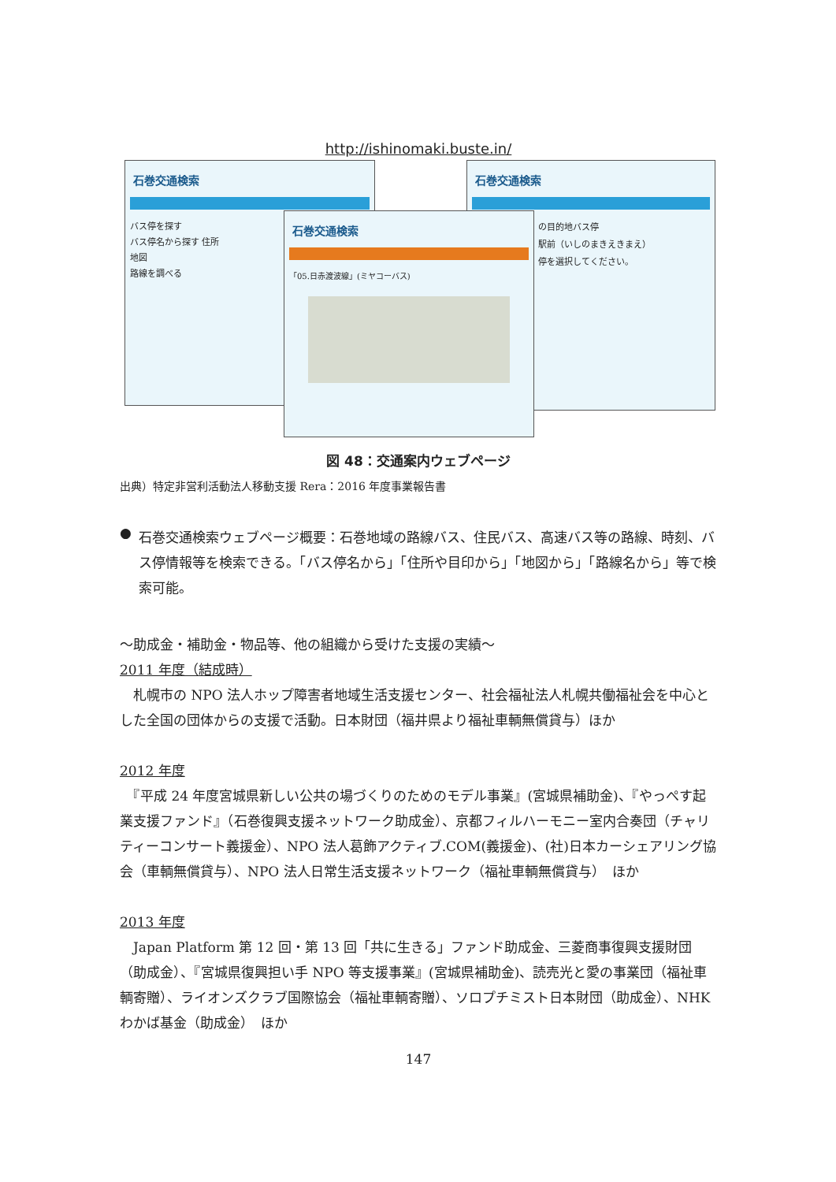http://ishinomaki.buste.in/
石巻交通検索
バス停を探す
バス停名から探す 住所
地図
路線を調べる
石巻交通検索
の目的地バス停
駅前（いしのまきえきまえ）
停を選択してください。
石巻交通検索
「05.日赤渡波線」(ミヤコーバス)
図 48：交通案内ウェブページ
出典）特定非営利活動法人移動支援 Rera：2016 年度事業報告書
●
石巻交通検索ウェブページ概要：石巻地域の路線バス、住民バス、高速バス等の路線、時刻、バス停情報等を検索できる。「バス停名から」「住所や目印から」「地図から」「路線名から」等で検索可能。
～助成金・補助金・物品等、他の組織から受けた支援の実績～
2011 年度（結成時）
　札幌市の NPO 法人ホップ障害者地域生活支援センター、社会福祉法人札幌共働福祉会を中心とした全国の団体からの支援で活動。日本財団（福井県より福祉車輌無償貸与）ほか
2012 年度
　『平成 24 年度宮城県新しい公共の場づくりのためのモデル事業』(宮城県補助金)、『やっぺす起業支援ファンド』（石巻復興支援ネットワーク助成金）、京都フィルハーモニー室内合奏団（チャリティーコンサート義援金）、NPO 法人葛飾アクティブ.COM(義援金)、(社)日本カーシェアリング協会（車輌無償貸与）、NPO 法人日常生活支援ネットワーク（福祉車輌無償貸与）　ほか
2013 年度
　Japan Platform 第 12 回・第 13 回「共に生きる」ファンド助成金、三菱商事復興支援財団（助成金）、『宮城県復興担い手 NPO 等支援事業』(宮城県補助金)、読売光と愛の事業団（福祉車輌寄贈）、ライオンズクラブ国際協会（福祉車輌寄贈）、ソロプチミスト日本財団（助成金）、NHK わかば基金（助成金）　ほか
147